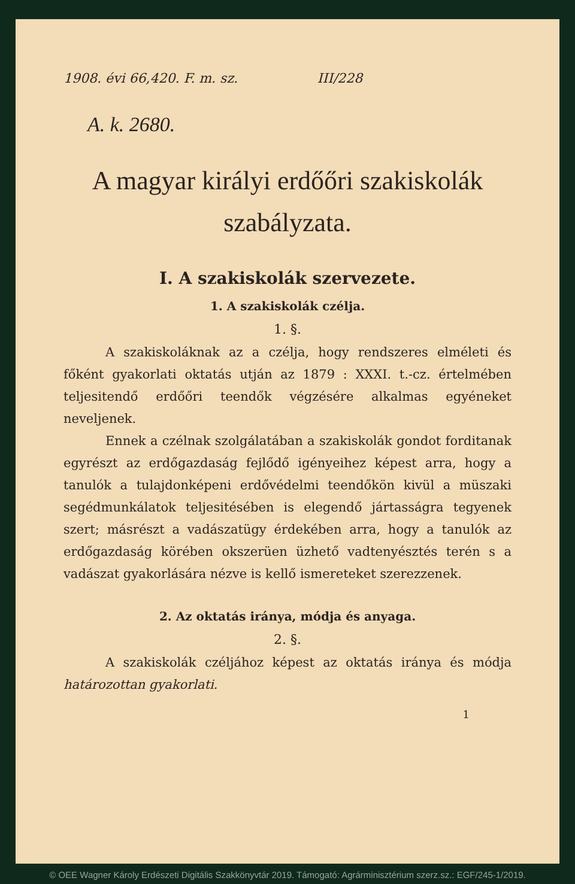1908. évi 66,420. F. m. sz. III/228
A. k. 2680.
A magyar királyi erdőőri szakiskolák
szabályzata.
I. A szakiskolák szervezete.
1. A szakiskolák czélja.
1. §.
A szakiskoláknak az a czélja, hogy rendszeres elméleti és főként gyakorlati oktatás utján az 1879 : XXXI. t.-cz. értelmében teljesitendő erdőőri teendők végzésére alkalmas egyéneket neveljenek.
Ennek a czélnak szolgálatában a szakiskolák gondot forditanak egyrészt az erdőgazdaság fejlődő igényeihez képest arra, hogy a tanulók a tulajdonképeni erdővédelmi teendőkön kivül a müszaki segédmunkálatok teljesitésében is elegendő jártasságra tegyenek szert; másrészt a vadászatügy érdekében arra, hogy a tanulók az erdőgazdaság körében okszerüen üzhető vadtenyésztés terén s a vadászat gyakorlására nézve is kellő ismereteket szerezzenek.
2. Az oktatás iránya, módja és anyaga.
2. §.
A szakiskolák czéljához képest az oktatás iránya és módja határozottan gyakorlati.
1
© OEE Wagner Károly Erdészeti Digitális Szakkönyvtár 2019. Támogató: Agrárminisztérium szerz.sz.: EGF/245-1/2019.